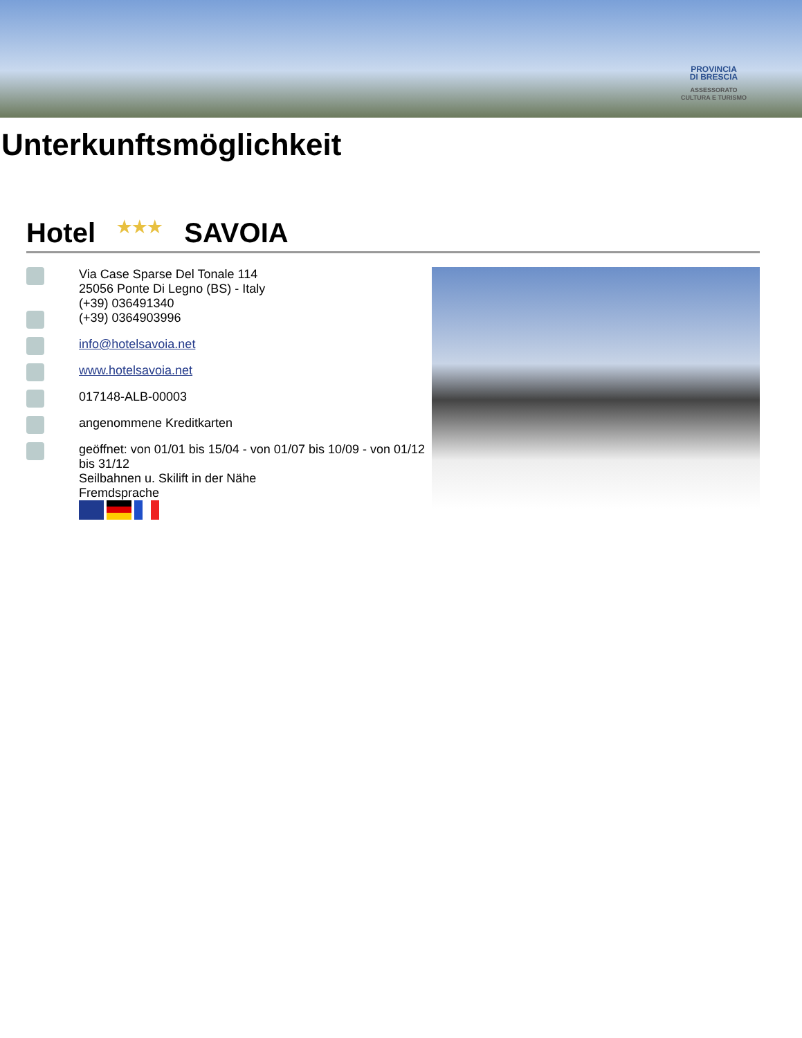PROVINCIA
DI BRESCIA
ASSESSORATO
CULTURA E TURISMO
Unterkunftsmöglichkeit
Hotel ★★★ SAVOIA
Via Case Sparse Del Tonale 114
25056 Ponte Di Legno (BS) - Italy
(+39) 036491340
(+39) 0364903996
info@hotelsavoia.net
www.hotelsavoia.net
017148-ALB-00003
angenommene Kreditkarten
geöffnet: von 01/01 bis 15/04 - von 01/07 bis 10/09 - von 01/12 bis 31/12
Seilbahnen u. Skilift in der Nähe
Fremdsprache